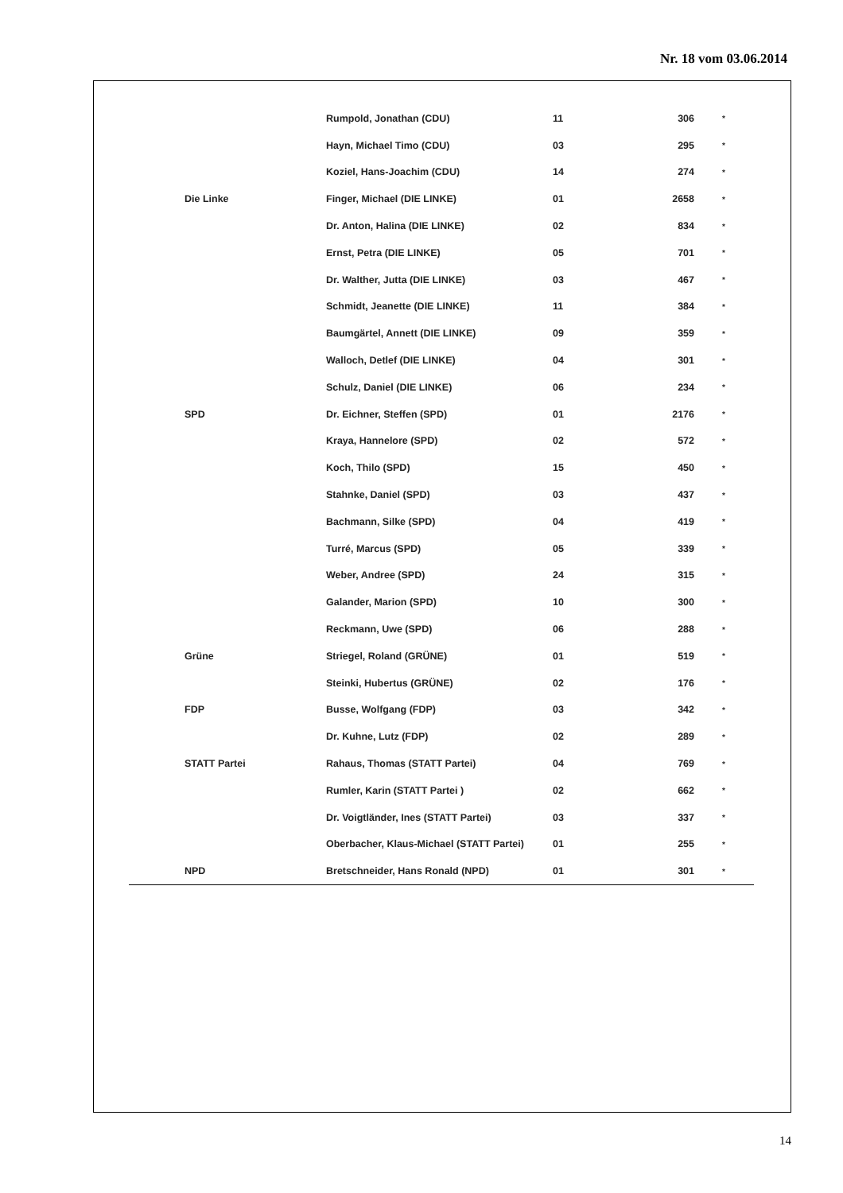Nr. 18 vom 03.06.2014
| | Rumpold, Jonathan (CDU) | 11 | 306 | * |
| | Hayn, Michael Timo (CDU) | 03 | 295 | * |
| | Koziel, Hans-Joachim (CDU) | 14 | 274 | * |
| Die Linke | Finger, Michael (DIE LINKE) | 01 | 2658 | * |
| | Dr. Anton, Halina (DIE LINKE) | 02 | 834 | * |
| | Ernst, Petra (DIE LINKE) | 05 | 701 | * |
| | Dr. Walther, Jutta (DIE LINKE) | 03 | 467 | * |
| | Schmidt, Jeanette (DIE LINKE) | 11 | 384 | * |
| | Baumgärtel, Annett (DIE LINKE) | 09 | 359 | * |
| | Walloch, Detlef (DIE LINKE) | 04 | 301 | * |
| | Schulz, Daniel (DIE LINKE) | 06 | 234 | * |
| SPD | Dr. Eichner, Steffen (SPD) | 01 | 2176 | * |
| | Kraya, Hannelore (SPD) | 02 | 572 | * |
| | Koch, Thilo (SPD) | 15 | 450 | * |
| | Stahnke, Daniel (SPD) | 03 | 437 | * |
| | Bachmann, Silke (SPD) | 04 | 419 | * |
| | Turré, Marcus (SPD) | 05 | 339 | * |
| | Weber, Andree (SPD) | 24 | 315 | * |
| | Galander, Marion (SPD) | 10 | 300 | * |
| | Reckmann, Uwe (SPD) | 06 | 288 | * |
| Grüne | Striegel, Roland (GRÜNE) | 01 | 519 | * |
| | Steinki, Hubertus (GRÜNE) | 02 | 176 | * |
| FDP | Busse, Wolfgang (FDP) | 03 | 342 | * |
| | Dr. Kuhne, Lutz (FDP) | 02 | 289 | * |
| STATT Partei | Rahaus, Thomas (STATT Partei) | 04 | 769 | * |
| | Rumler, Karin (STATT Partei ) | 02 | 662 | * |
| | Dr. Voigtländer, Ines (STATT Partei) | 03 | 337 | * |
| | Oberbacher, Klaus-Michael (STATT Partei) | 01 | 255 | * |
| NPD | Bretschneider, Hans Ronald (NPD) | 01 | 301 | * |
14